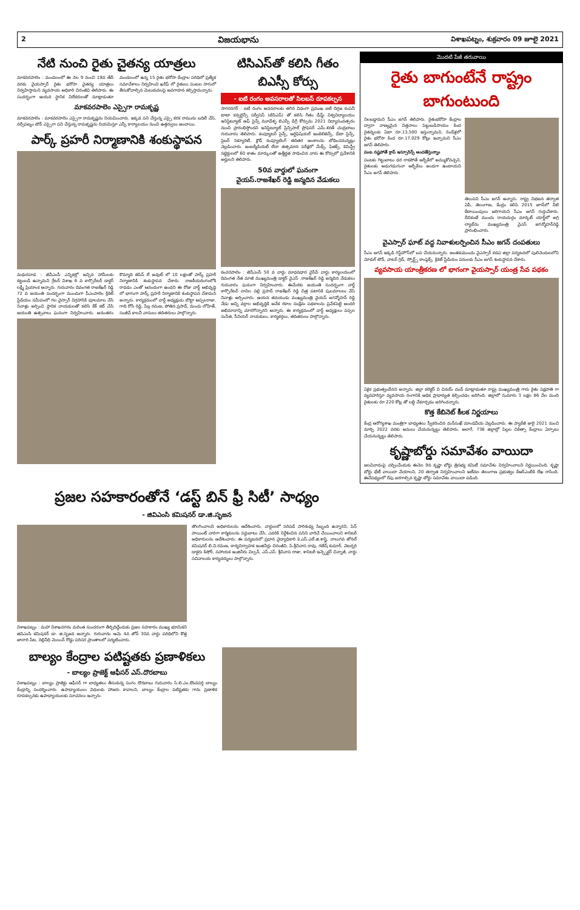2 విజయభాను విశాఖపట్నం, శుక్రవారం 09 జూలై 2021
నేటి నుంచి రైతు చైతన్య యాత్రలు
మాకవరపాలెం : మండలంలో ఈ నెల 9 నుంచి 19వ తేదీ వరకు వైయస్సార్ రైతు భరోసా చైతన్య యాత్రలు నిర్వహిస్తామని వ్యవసాయ అధికారి చిరంజీవి తెలిపారు. ఈ సందర్భంగా ఆయన స్థానిక విలేకరులతో మాట్లాడుతూ మండలంలో ఉన్న 15 రైతు భరోసా కేంద్రాల పరిధిలో ప్రత్యేక సమావేశాలు నిర్వహించి ఖరీఫ్ లో రైతులు పంటల సాగులో తీసుకోవాల్సిన మెలుకువలపై అవగాహన కల్పిస్తామన్నారు.
మాకవరపాలెం ఎస్సైగా రామకృష్ణ
మాకవరపాలెం : మాకవరపాలెం ఎస్సైగా రామకృష్ణను నియమించారు. ఇక్కడ పని చేస్తున్న ఎస్సై కరక రామును బదిలీ చేసి, నర్సీపట్నం టౌన్ ఎస్సైగా పని చేస్తున్న రామకృష్ణను నియమిస్తూ ఎస్పీ కార్యాలయం నుంచి ఉత్తర్వులు అందాయి.
పార్క్ ప్రహరీ నిర్మాణానికి శంకుస్థాపన
మధురవాడ : జీవీఎంసీ ఎన్నికల్లో ఇచ్చిన హామీలకు కట్టుబడి ఉన్నామని గ్రేటర్ విశాఖ 6 వ కార్పొరేటర్ డాక్టర్ లక్ష్మీ ప్రియాంక అన్నారు. గురువారం దివంగత రాజశేఖర్ రెడ్డి 72 వ జయంతి సందర్భంగా ముందుగా పీఎంపాలెం క్రికెట్ స్టేడియం సమీపంలో గల వైస్సార్ విగ్రహానికి పూలమాల వేసి నివాళ్లు అర్పించి స్థానిక నాయకులతో కలిసి కేక్ కట్ చేసి జయంతి ఉత్సవాలు ఘనంగా నిర్వహించారు. అనంతరం కొమ్మాది జెసిస్ లే అవుట్ లో 10 లక్షలతో పార్క్ ప్రహరీ నిర్మాణానికి శంకుస్థాపన చేశారు. రాజకీయరంగంలోకి రావడం ఎంతో ఆనందంగా ఉందని ఈ రోజు వార్డ్ అభివృద్ధి లో భాగంగా పార్క్ ప్రహరీ నిర్మాణానికి శంకుస్థాపన చేశామని అన్నారు. కార్యక్రమంలో వార్డ్ అధ్యక్షుడు బొట్టా అప్పలరాజు, గాది రోసి రెడ్డి, పిల్ల రమణ, పోతిన ప్రసాద్, మంచు లోహిత్, సంజీవ్ కాలనీ వాసులు తదితరులు పాల్గొన్నారు.
టిసిఎస్‌తో కలిసి గీతం బిఎస్సీ కోర్సు
- ఐటి రంగం అవసరాలతో సిలబస్ రూపకల్పన
సాగరనగర్ : ఐటి రంగం అవసరాలకు తగిన విధంగా ప్రముఖ ఐటి దిగ్గజ కంపెనీ టాటా కన్సల్టెన్సీ సర్వీసెస్ (టిసిఎస్) తో కలిసి గీతం డీమ్డ్ విశ్వవిద్యాలయం ఇనిస్టిట్యూట్ ఆఫ్ సైన్స్ మూడేళ్ళ బిఎస్సీ డిగ్రీ కోర్సును 2021 విద్యాసంవత్సరం నుంచి ప్రారంభిస్తోందని ఇనిస్టిట్యూట్ ప్రిన్సిపాల్ ప్రొఫెసర్ ఎమ్.శరత్ చంద్రబాబు గురువారం తెలిపారు. కంప్యూటర్ సైన్స్, ఆర్టిఫిషియల్ ఇంటెలిజెన్స్, డేటా సైన్స్, సైబర్ సెక్యూరిటీ, క్లౌడ్ కంప్యూటింగ్ తదితర అంశాలను బోధించనున్నట్లు వెల్లడించారు. ఇంటర్మీడియట్ లేదా తత్సమాన పరీక్షలో మేథ్స్, ఫిజిక్స్, కెమిస్ట్రీ సబ్జెక్టులలో 60 శాతం మార్కులతో ఉత్తీర్ణత సాధించిన వారు ఈ కోర్సులో ప్రవేశానికి అర్హులని తెలిపారు.
50వ వార్డులో ఘనంగా
వైయస్.రాజశేఖర్ రెడ్డి జన్మదిన వేడుకలు
కంచరపాలెం : జీవీఎంసీ 50 వ వార్డు మాధవధార వైసీపీ వార్డు కార్యలయంలో దివంగత నేత మాజీ ముఖ్యమంత్రి డాక్టర్ వైఎస్ .రాజశేఖర్ రెడ్డి జన్మదిన వేడుకలు గురువారం ఘనంగా నిర్వహించారు. ఈమేరకు జయంతి సందర్భంగా వార్డ్ కార్పొరేటర్ వావిల పల్లి ప్రసాద్ రాజశేఖర్ రెడ్డి చిత్ర పటానికి పులమాలలు వేసి నివాళ్లు అర్పించారు. ఆయన తనయుడు ముఖ్యమంత్రి వైయస్ జగన్మోహన్ రెడ్డి నేడు అన్ని వర్గాల అభివృద్ధికి అనేక రకాల సంక్షేమ పథకాలను ప్రవేశపెట్టి అందరి అభిమానాన్ని చూరగొన్నారని అన్నారు. ఈ కార్యక్రమంలో వార్డ్ అధ్యక్షులు పప్పల సునీత, సీనియర్ నాయకులు, కార్యకర్తలు, తదితరులు పాల్గొన్నారు.
మొదటి పేజీ తరువాయి
రైతు బాగుంటేనే రాష్ట్రం బాగుంటుంది
నిలబడ్డామని సీఎం జగన్ తెలిపారు. రైతుభరోసా కేంద్రాల ద్వారా నాణ్యమైన విత్తనాలు పెట్టుబడిసాయం కింద రైతన్నలకు ఏటా రూ.13,500 ఇస్తున్నామని, రెండేళ్లలో రైతు భరోసా కింద రూ.17,029 కోట్లు ఇచ్చామని సీఎం జగన్ తెలిపారు.
పంట నష్టపోతే క్రాప్ ఇన్సూరెన్స్ అందజేస్తున్నాం
పంటకు గిట్టుబాటు ధర రాకపోతే ఆర్బీకేలో అమ్ముకోవచ్చని, రైతులకు అడుగడుగునా ఆర్బీకేలు అండగా ఉంటాయని సీఎం జగన్ తెలిపారు.
తెలుసని సీఎం జగన్ అన్నారు. రాష్ట్ర విభజన తర్వాత ఏపీ, తెలంగాణ, కేంద్రం కలిసి 2015 జూన్‌లో నీటి కేటాయింపులు జరిగాయని సీఎం జగన్ గుర్తుచేశారు. దీనికంటే ముందు రాయదుర్గం మార్కెట్ యార్డ్‌లో అగ్రి ల్యాబ్‌ను ముఖ్యమంత్రి వైఎస్ జగన్మోహన్‌రెడ్డి ప్రారంభించారు.
వైఎస్సార్ ఘాట్ వద్ద నివాళులర్పించిన సీఎం జగన్ దంపతులు
సీఎం జగన్ ఇక్కడి గెస్ట్‌హౌస్‌లో బస చేయనున్నారు. అంతకుముందు వైఎస్సార్ కడప జిల్లా పర్యటనలో పులివెందులలోని మోడల్ టౌన్, వాటర్ గ్రిడ్, స్పోర్ట్స్ కాంప్లెక్స్, క్రికెట్ స్టేడియం పనులకు సీఎం జగన్ శంకుస్థాపన చేశారు.
వ్యవసాయ యాంత్రీకరణ లో భాగంగా వైయస్సార్ యంత్ర సేవ పథకం
ఏకైక ప్రభుత్వందేనని అన్నారు. జిల్లా కలెక్టర్ వి వినయ్ చంద్ మాట్లాడుతూ రాష్ట్ర ముఖ్యమంత్రి గారు రైతు పక్షపాతి గా వ్యవహరిస్తూ వ్యవసాయ రంగానికి అధిక ప్రాధాన్యత కల్పించడం జరిగింది. జిల్లాలో సుమారు 3 లక్షల 86 వేల మంది రైతులకు రూ 220 కోట్ల తో లబ్ధి చేకూర్చడం జరిగిందన్నారు.
కొత్త కేబినెట్ కీలక నిర్ణయాలు
కేంద్ర ఆరోగ్యశాఖ మంత్రిగా బాధ్యతలు స్వీకరించిన మన్‌సుఖ్ మాండవీయ వెల్లడించారు. ఈ ప్యాకేజీ జులై 2021 నుంచి మార్చి 2022 వరకు అమలు చేయనున్నట్టు తెలిపారు. అలాగే, 736 జిల్లాల్లో పిల్లల చికిత్సా కేంద్రాలు ఏర్పాటు చేయనున్నట్టు తెలిపారు.
కృష్ణాబోర్డు సమావేశం వాయిదా
జలవివాదంపై చర్చించేందుకు ఈనెల 9న కృష్ణా బోర్డు త్రిసభ్య కమిటీ సమావేశం నిర్వహించాలని నిర్ణయించింది. కృష్ణా బోర్డు భేటీ వాయిదా వేయాలని, 20 తర్వాత నిర్వహించాలని ఇటీవల తెలంగాణ ప్రభుత్వం కేఆర్ఎంబీకి లేఖ రాసింది. ఈనేపథ్యంలో రేపు జరగాల్సిన కృష్ణా బోర్డు సమావేశం వాయిదా పడింది.
ప్రజల సహకారంతోనే ‘డస్ట్ బిన్ ఫ్రీ సిటీ’ సాధ్యం
- జివిఎంసి కమిషనర్ డా.జి.సృజన
విశాఖపట్నం : మహా విశాఖనగరం మరింత సుందరంగా తీర్చిదిద్దేందుకు ప్రజల సహకారం ముఖ్య భూమికని జివిఎంసి కమిషనర్ డా. జి.సృజన అన్నారు. గురువారం ఆమె 4వ జోన్ 30వ వార్డు పరిధిలోని కొత్త జాలారి పేట, రెల్లివీధి మెయిన్ రోడ్డు పరిసర ప్రాంతాలలో పర్యటించారు.
తొలగించాలని అధికారులను ఆదేశించారు. వార్డులలో సరిపడే పారిశుధ్య సిబ్బంది ఉన్నారని, పిన్ పాయింట్ వారిగా కార్మికులను సర్దుబాటు చేసి, ఎవరికి నిర్దేశించిన పనిని వారిచే చేయించాలని శానిటరీ అధికారులను ఆదేశించారు. ఈ పర్యటనలో ప్రధాన వైద్యాధికారి కె.ఎస్.ఎల్.జి.శాస్త్రి, నాలుగవ జోనల్ కమిషనర్ బి.వి.రమణ, కార్యనిర్వాహక ఇంజినీర్లు చిరంజీవి, పి.శ్రీనివాస రావు, గణేష్ కుమార్, వెటర్నరి డాక్టరు కిషోర్, సహాయక ఇంజినీరు విల్సన్, ఎస్.ఎస్. శ్రీనివాస రాజు, శానిటరీ ఇన్స్పెక్టర్ చిన్నాజీ, వార్డు సచివాలయ కార్యదర్శులు పాల్గొన్నారు.
బాల్యం కేంద్రాల పటిష్టతకు ప్రణాళికలు
- బాల్యం ప్రాజెక్ట్ ఆఫీసర్ ఎస్.దొరబాబు
విశాఖపట్నం : బాల్యం ప్రాజెక్టు ఆఫీసర్ గా బాధ్యతలు తీసుకున్న సంగం దొరబాబు గురువారం సి.బి.ఎం.దొండపర్తి బాల్యం కేంద్రాన్ని సందర్శించారు. ఉపాధ్యాయులు విధులకు హాజరు కావాలని, బాల్యం కేంద్రాల పటిష్టతకు గాను ప్రణాళిక రూపకల్పనకు ఉపాధ్యాయులకు సూచనలు ఇచ్చారు.